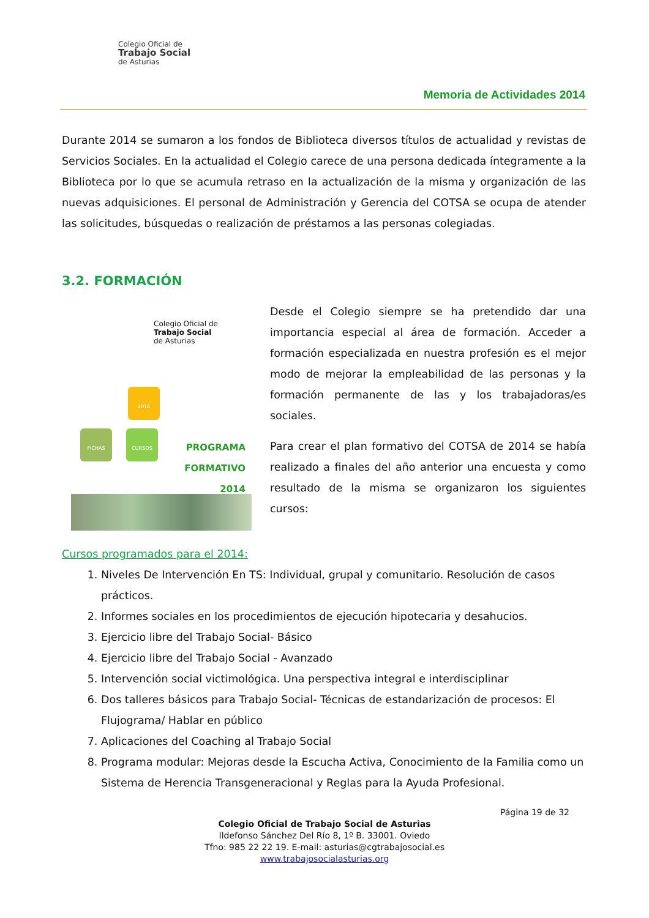Colegio Oficial de
Trabajo Social
de Asturias
Memoria de Actividades 2014
Durante 2014 se sumaron a los fondos de Biblioteca diversos títulos de actualidad y revistas de Servicios Sociales. En la actualidad el Colegio carece de una persona dedicada íntegramente a la Biblioteca por lo que se acumula retraso en la actualización de la misma y organización de las nuevas adquisiciones. El personal de Administración y Gerencia del COTSA se ocupa de atender las solicitudes, búsquedas o realización de préstamos a las personas colegiadas.
3.2. FORMACIÓN
Colegio Oficial de
Trabajo Social
de Asturias
2014
FICHAS CURSOS
PROGRAMA FORMATIVO 2014
Desde el Colegio siempre se ha pretendido dar una importancia especial al área de formación. Acceder a formación especializada en nuestra profesión es el mejor modo de mejorar la empleabilidad de las personas y la formación permanente de las y los trabajadoras/es sociales.
Para crear el plan formativo del COTSA de 2014 se había realizado a finales del año anterior una encuesta y como resultado de la misma se organizaron los siguientes cursos:
Cursos programados para el 2014:
1. Niveles De Intervención En TS: Individual, grupal y comunitario. Resolución de casos prácticos.
2. Informes sociales en los procedimientos de ejecución hipotecaria y desahucios.
3. Ejercicio libre del Trabajo Social- Básico
4. Ejercicio libre del Trabajo Social - Avanzado
5. Intervención social victimológica. Una perspectiva integral e interdisciplinar
6. Dos talleres básicos para Trabajo Social- Técnicas de estandarización de procesos: El Flujograma/ Hablar en público
7. Aplicaciones del Coaching al Trabajo Social
8. Programa modular: Mejoras desde la Escucha Activa, Conocimiento de la Familia como un Sistema de Herencia Transgeneracional y Reglas para la Ayuda Profesional.
Página 19 de 32
Colegio Oficial de Trabajo Social de Asturias
Ildefonso Sánchez Del Río 8, 1º B. 33001. Oviedo
Tfno: 985 22 22 19. E-mail: asturias@cgtrabajosocial.es
www.trabajosocialasturias.org